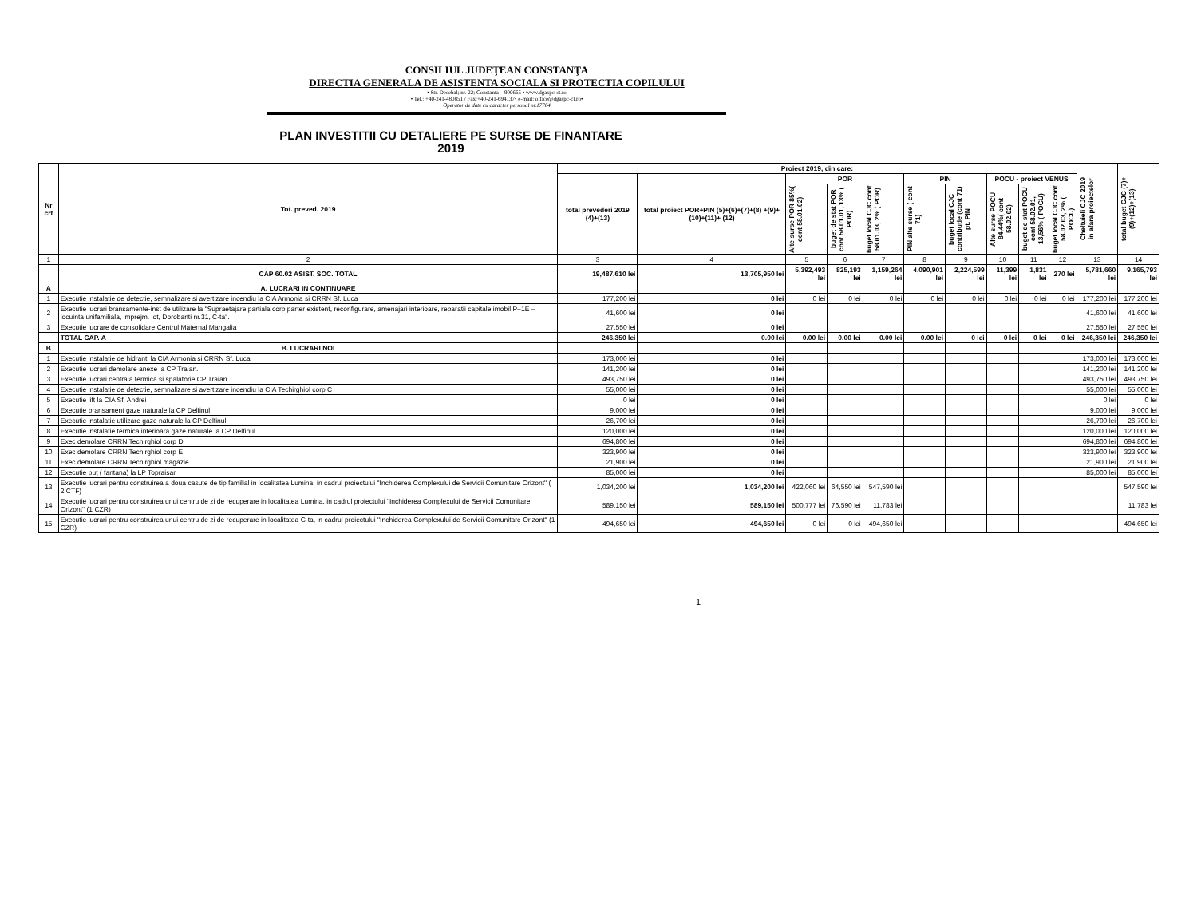CONSILIUL JUDEŢEAN CONSTANŢA
DIRECTIA GENERALA DE ASISTENTA SOCIALA SI PROTECTIA COPILULUI
• Str. Decebal; nr. 22; Constanta – 900665 • www.dgaspc-ct.ro
• Tel.: +40-241-480851 / Fax:+40-241-694137• e-mail: office@dgaspc-ct.ro•
Operator de date cu caracter personal nr.17764
PLAN INVESTITII CU DETALIERE PE SURSE DE FINANTARE
2019
| Nr crt | Tot. preved. 2019 | Proiect 2019, din care: | | | | | | | | | | Cheltuieli CJC 2019 in afara proiectelor | total buget CJC (7)+(9)+(12)+(13) |
| --- | --- | --- | --- | --- | --- | --- | --- | --- | --- | --- | --- | --- | --- |
| | | total prevederi 2019 (4)+(13) | total proiect POR+PIN (5)+(6)+(7)+(8) +(9)+(10)+(11)+ (12) | POR | | | PIN | | POCU - proiect VENUS | | | | |
| | | | | Alte surse POR 85%( cont 58.01.02) | buget de stat POR cont 58.01.01, 13% ( POR) | buget local CJC cont 58.01.03, 2% ( POR) | PIN alte surse ( cont 71) | buget local CJC contributie (cont 71) pt. PIN | Alte surse POCU 84,44%( cont 58.02.02) | buget de stat POCU cont 58.02.01, 13,56% ( POCU) | buget local CJC cont 58.02.03, 2% ( POCU) | | |
| 1 | 2 | 3 | 4 | 5 | 6 | 7 | 8 | 9 | 10 | 11 | 12 | 13 | 14 |
| | CAP 60.02 ASIST. SOC. TOTAL | 19,487,610 lei | 13,705,950 lei | 5,392,493 lei | 825,193 lei | 1,159,264 lei | 4,090,901 lei | 2,224,599 lei | 11,399 lei | 1,831 lei | 270 lei | 5,781,660 lei | 9,165,793 lei |
| A | A. LUCRARI IN CONTINUARE | | | | | | | | | | | | |
| 1 | Executie instalatie de detectie, semnalizare si avertizare incendiu la CIA Armonia si CRRN Sf. Luca | 177,200 lei | 0 lei | 0 lei | 0 lei | 0 lei | 0 lei | 0 lei | 0 lei | 0 lei | 0 lei | 177,200 lei | 177,200 lei |
| 2 | Executie lucrari bransamente-inst de utilizare la "Supraetajare partiala corp parter existent, reconfigurare, amenajari interioare, reparatii capitale imobil P+1E – locuinta unifamiliala, imprejm. lot, Dorobanti nr.31, C-ta". | 41,600 lei | 0 lei | | | | | | | | | 41,600 lei | 41,600 lei |
| 3 | Executie lucrare de consolidare Centrul Maternal Mangalia | 27,550 lei | 0 lei | | | | | | | | | 27,550 lei | 27,550 lei |
| | TOTAL CAP. A | 246,350 lei | 0.00 lei | 0.00 lei | 0.00 lei | 0.00 lei | 0.00 lei | 0 lei | 0 lei | 0 lei | 0 lei | 246,350 lei | 246,350 lei |
| B | B. LUCRARI NOI | | | | | | | | | | | | |
| 1 | Executie instalatie de hidranti la CIA Armonia si CRRN Sf. Luca | 173,000 lei | 0 lei | | | | | | | | | 173,000 lei | 173,000 lei |
| 2 | Executie lucrari demolare anexe la CP Traian. | 141,200 lei | 0 lei | | | | | | | | | 141,200 lei | 141,200 lei |
| 3 | Executie lucrari centrala termica si spalatorie CP Traian. | 493,750 lei | 0 lei | | | | | | | | | 493,750 lei | 493,750 lei |
| 4 | Executie instalatie de detectie, semnalizare si avertizare incendiu la CIA Techirghiol corp C | 55,000 lei | 0 lei | | | | | | | | | 55,000 lei | 55,000 lei |
| 5 | Executie lift la CIA Sf. Andrei | 0 lei | 0 lei | | | | | | | | | 0 lei | 0 lei |
| 6 | Executie bransament gaze naturale la CP Delfinul | 9,000 lei | 0 lei | | | | | | | | | 9,000 lei | 9,000 lei |
| 7 | Executie instalatie utilizare gaze naturale la CP Delfinul | 26,700 lei | 0 lei | | | | | | | | | 26,700 lei | 26,700 lei |
| 8 | Executie instalatie termica interioara gaze naturale la CP Delfinul | 120,000 lei | 0 lei | | | | | | | | | 120,000 lei | 120,000 lei |
| 9 | Exec demolare CRRN Techirghiol corp D | 694,800 lei | 0 lei | | | | | | | | | 694,800 lei | 694,800 lei |
| 10 | Exec demolare CRRN Techirghiol corp E | 323,900 lei | 0 lei | | | | | | | | | 323,900 lei | 323,900 lei |
| 11 | Exec demolare CRRN Techirghiol magazie | 21,900 lei | 0 lei | | | | | | | | | 21,900 lei | 21,900 lei |
| 12 | Executie puţ ( fantana) la LP Topraisar | 85,000 lei | 0 lei | | | | | | | | | 85,000 lei | 85,000 lei |
| 13 | Executie lucrari pentru construirea a doua casute de tip familial in localitatea Lumina, in cadrul proiectului "Inchiderea Complexului de Servicii Comunitare Orizont" ( 2 CTF) | 1,034,200 lei | 1,034,200 lei | 422,060 lei | 64,550 lei | 547,590 lei | | | | | | | 547,590 lei |
| 14 | Executie lucrari pentru construirea unui centru de zi de recuperare in localitatea Lumina, in cadrul proiectului "Inchiderea Complexului de Servicii Comunitare Orizont" (1 CZR) | 589,150 lei | 589,150 lei | 500,777 lei | 76,590 lei | 11,783 lei | | | | | | | 11,783 lei |
| 15 | Executie lucrari pentru construirea unui centru de zi de recuperare in localitatea C-ta, in cadrul proiectului "Inchiderea Complexului de Servicii Comunitare Orizont" (1 CZR) | 494,650 lei | 494,650 lei | 0 lei | 0 lei | 494,650 lei | | | | | | | 494,650 lei |
1